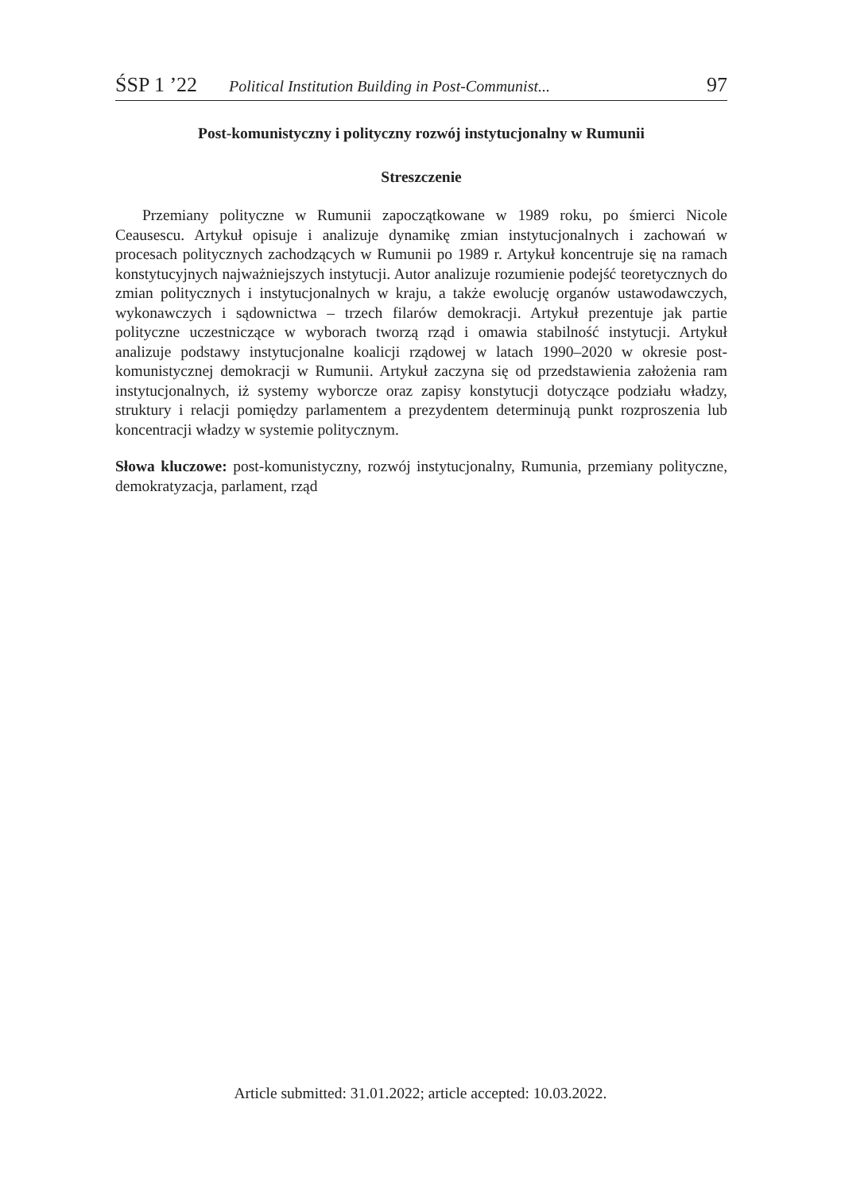ŚSP 1 ’22 Political Institution Building in Post-Communist... 97
Post-komunistyczny i polityczny rozwój instytucjonalny w Rumunii
Streszczenie
Przemiany polityczne w Rumunii zapoczątkowane w 1989 roku, po śmierci Nicole Ceausescu. Artykuł opisuje i analizuje dynamikę zmian instytucjonalnych i zachowań w procesach politycznych zachodzących w Rumunii po 1989 r. Artykuł koncentruje się na ramach konstytucyjnych najważniejszych instytucji. Autor analizuje rozumienie podejść teoretycznych do zmian politycznych i instytucjonalnych w kraju, a także ewolucję organów ustawodawczych, wykonawczych i sądownictwa – trzech filarów demokracji. Artykuł prezentuje jak partie polityczne uczestniczące w wyborach tworzą rząd i omawia stabilność instytucji. Artykuł analizuje podstawy instytucjonalne koalicji rządowej w latach 1990–2020 w okresie post-komunistycznej demokracji w Rumunii. Artykuł zaczyna się od przedstawienia założenia ram instytucjonalnych, iż systemy wyborcze oraz zapisy konstytucji dotyczące podziału władzy, struktury i relacji pomiędzy parlamentem a prezydentem determinują punkt rozproszenia lub koncentracji władzy w systemie politycznym.
Słowa kluczowe: post-komunistyczny, rozwój instytucjonalny, Rumunia, przemiany polityczne, demokratyzacja, parlament, rząd
Article submitted: 31.01.2022; article accepted: 10.03.2022.